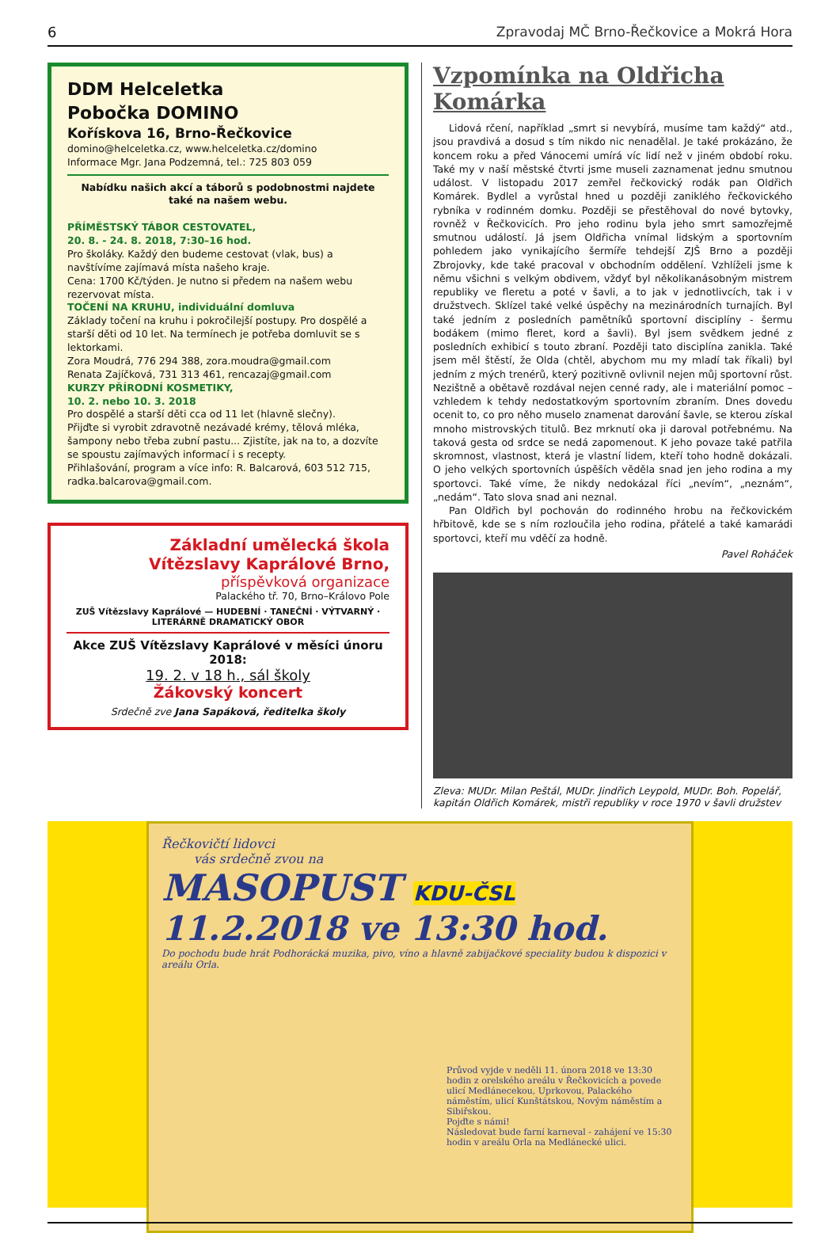6 Zpravodaj MČ Brno-Řečkovice a Mokrá Hora
DDM Helceletka
Pobočka DOMINO
Kořískova 16, Brno-Řečkovice
domino@helceletka.cz, www.helceletka.cz/domino
Informace Mgr. Jana Podzemná, tel.: 725 803 059
Nabídku našich akcí a táborů s podobnostmi najdete
také na našem webu.
PŘÍMĚSTSKÝ TÁBOR CESTOVATEL,
20. 8. - 24. 8. 2018, 7:30–16 hod.
Pro školáky. Každý den budeme cestovat (vlak, bus) a navštívíme zajímavá místa našeho kraje.
Cena: 1700 Kč/týden. Je nutno si předem na našem webu rezervovat místa.
TOČENÍ NA KRUHU, individuální domluva
Základy točení na kruhu i pokročilejší postupy. Pro dospělé a starší děti od 10 let. Na termínech je potřeba domluvit se s lektorkami.
Zora Moudrá, 776 294 388, zora.moudra@gmail.com
Renata Zajíčková, 731 313 461, rencazaj@gmail.com
KURZY PŘÍRODNÍ KOSMETIKY,
10. 2. nebo 10. 3. 2018
Pro dospělé a starší děti cca od 11 let (hlavně slečny).
Přijďte si vyrobit zdravotně nezávadé krémy, tělová mléka, šampony nebo třeba zubní pastu... Zjistíte, jak na to, a dozvíte se spoustu zajímavých informací i s recepty.
Přihlašování, program a více info: R. Balcarová, 603 512 715, radka.balcarova@gmail.com.
Základní umělecká škola
Vítězslavy Kaprálové Brno,
příspěvková organizace
Palackého tř. 70, Brno–Královo Pole
ZUŠ Vítězslavy Kaprálové — HUDEBNÍ · TANEČNÍ · VÝTVARNÝ · LITERÁRNĚ DRAMATICKÝ OBOR
Akce ZUŠ Vítězslavy Kaprálové v měsíci únoru 2018:
19. 2. v 18 h., sál školy
Žákovský koncert
Srdečně zve Jana Sapáková, ředitelka školy
Vzpomínka na Oldřicha Komárka
Lidová rčení, například „smrt si nevybírá, musíme tam každý“ atd., jsou pravdivá a dosud s tím nikdo nic nenadělal. Je také prokázáno, že koncem roku a před Vánocemi umírá víc lidí než v jiném období roku. Také my v naší městské čtvrti jsme museli zaznamenat jednu smutnou událost. V listopadu 2017 zemřel řečkovický rodák pan Oldřich Komárek. Bydlel a vyrůstal hned u později zaniklého řečkovického rybníka v rodinném domku. Později se přestěhoval do nové bytovky, rovněž v Řečkovicích. Pro jeho rodinu byla jeho smrt samozřejmě smutnou událostí. Já jsem Oldřicha vnímal lidským a sportovním pohledem jako vynikajícího šermíře tehdejší ZJŠ Brno a později Zbrojovky, kde také pracoval v obchodním oddělení. Vzhlíželi jsme k němu všichni s velkým obdivem, vždyť byl několikanásobným mistrem republiky ve fleretu a poté v šavli, a to jak v jednotlivcích, tak i v družstvech. Sklízel také velké úspěchy na mezinárodních turnajích. Byl také jedním z posledních pamětníků sportovní disciplíny - šermu bodákem (mimo fleret, kord a šavli). Byl jsem svědkem jedné z posledních exhibicí s touto zbraní. Později tato disciplína zanikla. Také jsem měl štěstí, že Olda (chtěl, abychom mu my mladí tak říkali) byl jedním z mých trenérů, který pozitivně ovlivnil nejen můj sportovní růst. Nezištně a obětavě rozdával nejen cenné rady, ale i materiální pomoc – vzhledem k tehdy nedostatkovým sportovním zbraním. Dnes dovedu ocenit to, co pro něho muselo znamenat darování šavle, se kterou získal mnoho mistrovských titulů. Bez mrknutí oka ji daroval potřebnému. Na taková gesta od srdce se nedá zapomenout. K jeho povaze také patřila skromnost, vlastnost, která je vlastní lidem, kteří toho hodně dokázali. O jeho velkých sportovních úspěších věděla snad jen jeho rodina a my sportovci. Také víme, že nikdy nedokázal říci „nevím“, „neznám“, „nedám“. Tato slova snad ani neznal.
Pan Oldřich byl pochován do rodinného hrobu na řečkovickém hřbitově, kde se s ním rozloučila jeho rodina, přátelé a také kamarádi sportovci, kteří mu vděčí za hodně.
Pavel Roháček
Zleva: MUDr. Milan Peštál, MUDr. Jindřich Leypold, MUDr. Boh. Popelář, kapitán Oldřich Komárek, mistři republiky v roce 1970 v šavli družstev
Řečkovičtí lidovci
vás srdečně zvou na
MASOPUST KDU-ČSL
11.2.2018 ve 13:30 hod.
Do pochodu bude hrát Podhorácká muzika, pivo, víno a hlavně zabijačkové speciality budou k dispozici v areálu Orla.
Průvod vyjde v neděli 11. února 2018 ve 13:30 hodin z orelského areálu v Řečkovicích a povede ulicí Medlánecekou, Uprkovou, Palackého náměstím, ulicí Kunštátskou, Novým náměstím a Sibiřskou.
Pojďte s námi!
Následovat bude farní karneval - zahájení ve 15:30 hodin v areálu Orla na Medlánecké ulici.